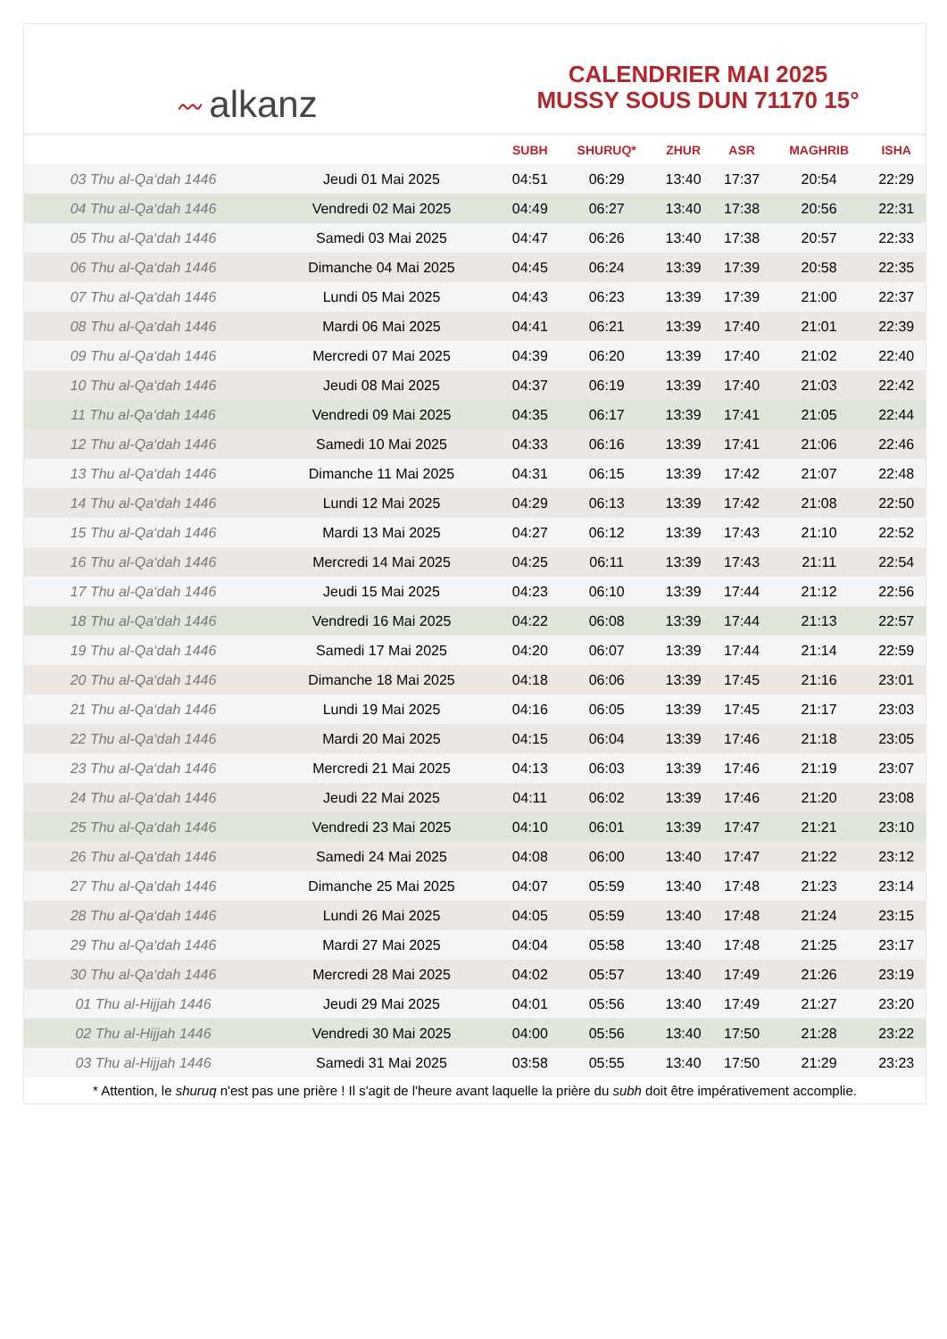〰 alkanz
CALENDRIER MAI 2025
MUSSY SOUS DUN 71170 15°
| | | SUBH | SHURUQ* | ZHUR | ASR | MAGHRIB | ISHA |
| --- | --- | --- | --- | --- | --- | --- | --- |
| 03 Thu al-Qa‘dah 1446 | Jeudi 01 Mai 2025 | 04:51 | 06:29 | 13:40 | 17:37 | 20:54 | 22:29 |
| 04 Thu al-Qa‘dah 1446 | Vendredi 02 Mai 2025 | 04:49 | 06:27 | 13:40 | 17:38 | 20:56 | 22:31 |
| 05 Thu al-Qa‘dah 1446 | Samedi 03 Mai 2025 | 04:47 | 06:26 | 13:40 | 17:38 | 20:57 | 22:33 |
| 06 Thu al-Qa‘dah 1446 | Dimanche 04 Mai 2025 | 04:45 | 06:24 | 13:39 | 17:39 | 20:58 | 22:35 |
| 07 Thu al-Qa‘dah 1446 | Lundi 05 Mai 2025 | 04:43 | 06:23 | 13:39 | 17:39 | 21:00 | 22:37 |
| 08 Thu al-Qa‘dah 1446 | Mardi 06 Mai 2025 | 04:41 | 06:21 | 13:39 | 17:40 | 21:01 | 22:39 |
| 09 Thu al-Qa‘dah 1446 | Mercredi 07 Mai 2025 | 04:39 | 06:20 | 13:39 | 17:40 | 21:02 | 22:40 |
| 10 Thu al-Qa‘dah 1446 | Jeudi 08 Mai 2025 | 04:37 | 06:19 | 13:39 | 17:40 | 21:03 | 22:42 |
| 11 Thu al-Qa‘dah 1446 | Vendredi 09 Mai 2025 | 04:35 | 06:17 | 13:39 | 17:41 | 21:05 | 22:44 |
| 12 Thu al-Qa‘dah 1446 | Samedi 10 Mai 2025 | 04:33 | 06:16 | 13:39 | 17:41 | 21:06 | 22:46 |
| 13 Thu al-Qa‘dah 1446 | Dimanche 11 Mai 2025 | 04:31 | 06:15 | 13:39 | 17:42 | 21:07 | 22:48 |
| 14 Thu al-Qa‘dah 1446 | Lundi 12 Mai 2025 | 04:29 | 06:13 | 13:39 | 17:42 | 21:08 | 22:50 |
| 15 Thu al-Qa‘dah 1446 | Mardi 13 Mai 2025 | 04:27 | 06:12 | 13:39 | 17:43 | 21:10 | 22:52 |
| 16 Thu al-Qa‘dah 1446 | Mercredi 14 Mai 2025 | 04:25 | 06:11 | 13:39 | 17:43 | 21:11 | 22:54 |
| 17 Thu al-Qa‘dah 1446 | Jeudi 15 Mai 2025 | 04:23 | 06:10 | 13:39 | 17:44 | 21:12 | 22:56 |
| 18 Thu al-Qa‘dah 1446 | Vendredi 16 Mai 2025 | 04:22 | 06:08 | 13:39 | 17:44 | 21:13 | 22:57 |
| 19 Thu al-Qa‘dah 1446 | Samedi 17 Mai 2025 | 04:20 | 06:07 | 13:39 | 17:44 | 21:14 | 22:59 |
| 20 Thu al-Qa‘dah 1446 | Dimanche 18 Mai 2025 | 04:18 | 06:06 | 13:39 | 17:45 | 21:16 | 23:01 |
| 21 Thu al-Qa‘dah 1446 | Lundi 19 Mai 2025 | 04:16 | 06:05 | 13:39 | 17:45 | 21:17 | 23:03 |
| 22 Thu al-Qa‘dah 1446 | Mardi 20 Mai 2025 | 04:15 | 06:04 | 13:39 | 17:46 | 21:18 | 23:05 |
| 23 Thu al-Qa‘dah 1446 | Mercredi 21 Mai 2025 | 04:13 | 06:03 | 13:39 | 17:46 | 21:19 | 23:07 |
| 24 Thu al-Qa‘dah 1446 | Jeudi 22 Mai 2025 | 04:11 | 06:02 | 13:39 | 17:46 | 21:20 | 23:08 |
| 25 Thu al-Qa‘dah 1446 | Vendredi 23 Mai 2025 | 04:10 | 06:01 | 13:39 | 17:47 | 21:21 | 23:10 |
| 26 Thu al-Qa‘dah 1446 | Samedi 24 Mai 2025 | 04:08 | 06:00 | 13:40 | 17:47 | 21:22 | 23:12 |
| 27 Thu al-Qa‘dah 1446 | Dimanche 25 Mai 2025 | 04:07 | 05:59 | 13:40 | 17:48 | 21:23 | 23:14 |
| 28 Thu al-Qa‘dah 1446 | Lundi 26 Mai 2025 | 04:05 | 05:59 | 13:40 | 17:48 | 21:24 | 23:15 |
| 29 Thu al-Qa‘dah 1446 | Mardi 27 Mai 2025 | 04:04 | 05:58 | 13:40 | 17:48 | 21:25 | 23:17 |
| 30 Thu al-Qa‘dah 1446 | Mercredi 28 Mai 2025 | 04:02 | 05:57 | 13:40 | 17:49 | 21:26 | 23:19 |
| 01 Thu al-Hijjah 1446 | Jeudi 29 Mai 2025 | 04:01 | 05:56 | 13:40 | 17:49 | 21:27 | 23:20 |
| 02 Thu al-Hijjah 1446 | Vendredi 30 Mai 2025 | 04:00 | 05:56 | 13:40 | 17:50 | 21:28 | 23:22 |
| 03 Thu al-Hijjah 1446 | Samedi 31 Mai 2025 | 03:58 | 05:55 | 13:40 | 17:50 | 21:29 | 23:23 |
* Attention, le shuruq n'est pas une prière ! Il s'agit de l'heure avant laquelle la prière du subh doit être impérativement accomplie.